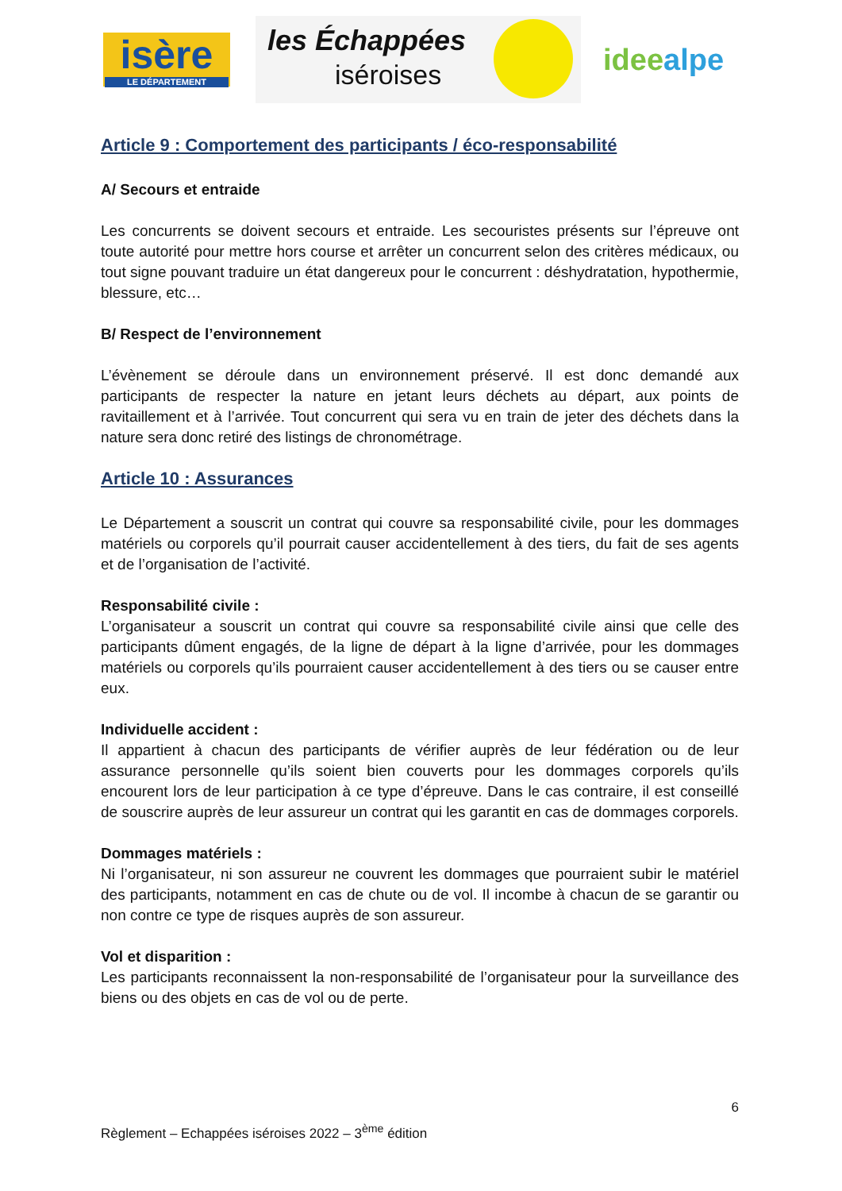isère
LE DÉPARTEMENT
les Échappées
iséroises
ideealpe
Article 9 : Comportement des participants / éco-responsabilité
A/ Secours et entraide
Les concurrents se doivent secours et entraide. Les secouristes présents sur l’épreuve ont toute autorité pour mettre hors course et arrêter un concurrent selon des critères médicaux, ou tout signe pouvant traduire un état dangereux pour le concurrent : déshydratation, hypothermie, blessure, etc…
B/ Respect de l’environnement
L’évènement se déroule dans un environnement préservé. Il est donc demandé aux participants de respecter la nature en jetant leurs déchets au départ, aux points de ravitaillement et à l’arrivée. Tout concurrent qui sera vu en train de jeter des déchets dans la nature sera donc retiré des listings de chronométrage.
Article 10 : Assurances
Le Département a souscrit un contrat qui couvre sa responsabilité civile, pour les dommages matériels ou corporels qu’il pourrait causer accidentellement à des tiers, du fait de ses agents et de l’organisation de l’activité.
Responsabilité civile :
L’organisateur a souscrit un contrat qui couvre sa responsabilité civile ainsi que celle des participants dûment engagés, de la ligne de départ à la ligne d’arrivée, pour les dommages matériels ou corporels qu’ils pourraient causer accidentellement à des tiers ou se causer entre eux.
Individuelle accident :
Il appartient à chacun des participants de vérifier auprès de leur fédération ou de leur assurance personnelle qu’ils soient bien couverts pour les dommages corporels qu’ils encourent lors de leur participation à ce type d’épreuve. Dans le cas contraire, il est conseillé de souscrire auprès de leur assureur un contrat qui les garantit en cas de dommages corporels.
Dommages matériels :
Ni l’organisateur, ni son assureur ne couvrent les dommages que pourraient subir le matériel des participants, notamment en cas de chute ou de vol. Il incombe à chacun de se garantir ou non contre ce type de risques auprès de son assureur.
Vol et disparition :
Les participants reconnaissent la non-responsabilité de l’organisateur pour la surveillance des biens ou des objets en cas de vol ou de perte.
6
Règlement – Echappées iséroises 2022 – 3<sup>ème</sup> édition